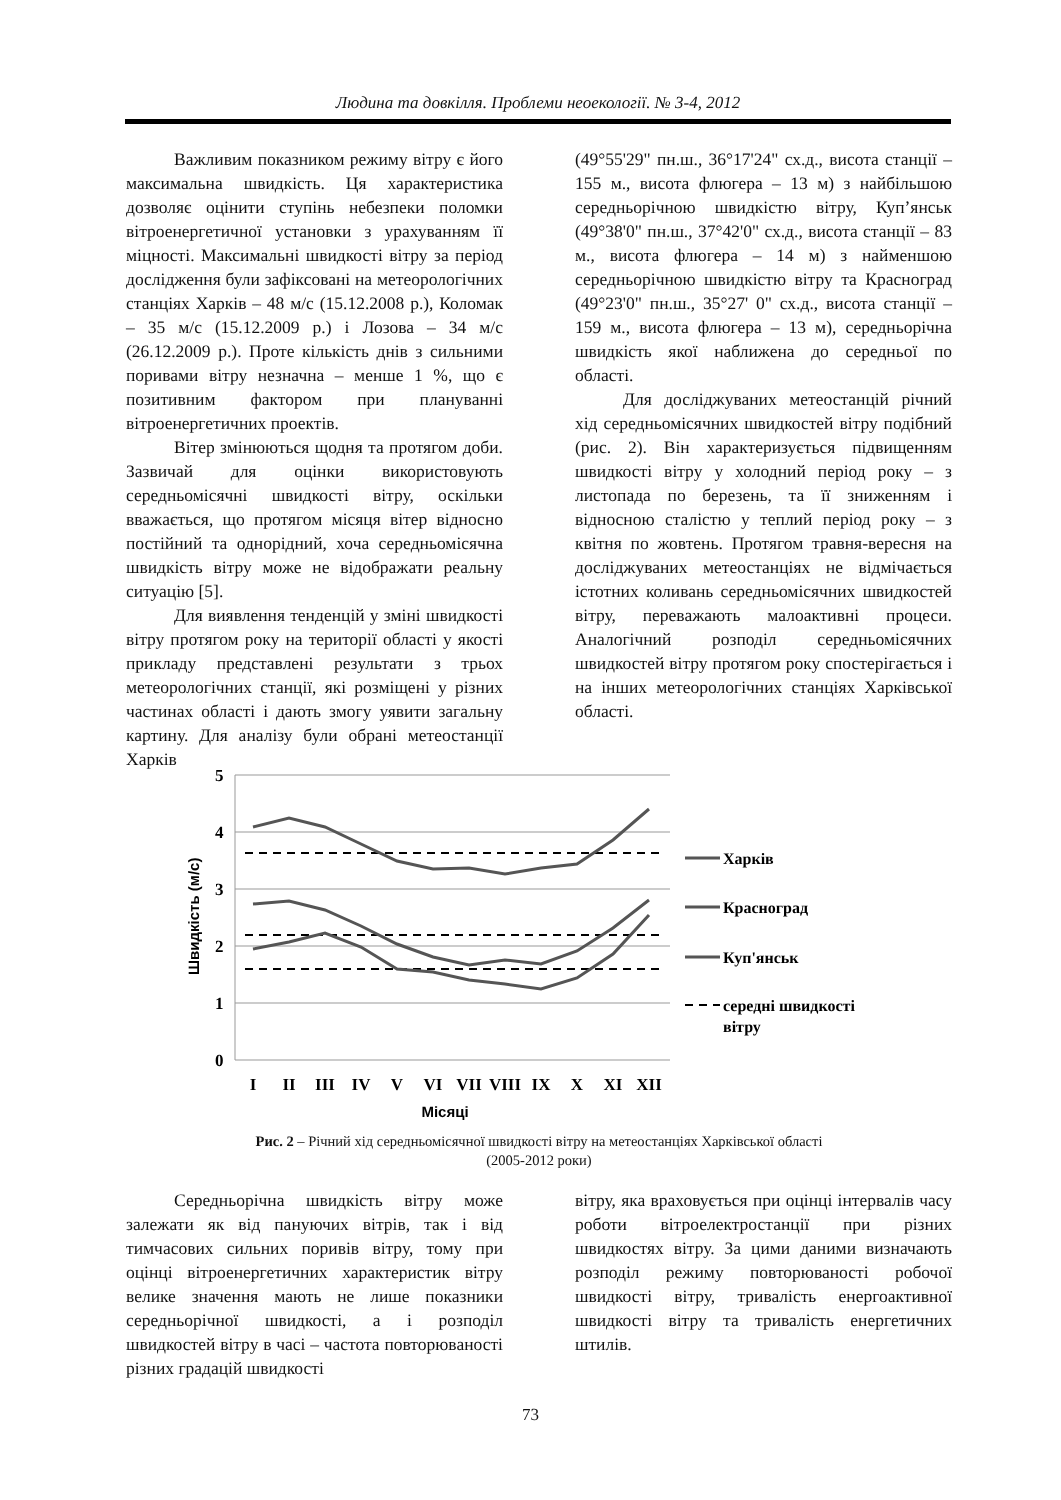Людина та довкілля. Проблеми неоекології. № 3-4, 2012
Важливим показником режиму вітру є його максимальна швидкість. Ця характеристика дозволяє оцінити ступінь небезпеки поломки вітроенергетичної установки з урахуванням її міцності. Максимальні швидкості вітру за період дослідження були зафіксовані на метеорологічних станціях Харків – 48 м/с (15.12.2008 р.), Коломак – 35 м/с (15.12.2009 р.) і Лозова – 34 м/с (26.12.2009 р.). Проте кількість днів з сильними поривами вітру незначна – менше 1 %, що є позитивним фактором при плануванні вітроенергетичних проектів.
Вітер змінюються щодня та протягом доби. Зазвичай для оцінки використовують середньомісячні швидкості вітру, оскільки вважається, що протягом місяця вітер відносно постійний та однорідний, хоча середньомісячна швидкість вітру може не відображати реальну ситуацію [5].
Для виявлення тенденцій у зміні швидкості вітру протягом року на території області у якості прикладу представлені результати з трьох метеорологічних станції, які розміщені у різних частинах області і дають змогу уявити загальну картину. Для аналізу були обрані метеостанції Харків
(49°55'29" пн.ш., 36°17'24" сх.д., висота станції – 155 м., висота флюгера – 13 м) з найбільшою середньорічною швидкістю вітру, Куп’янськ (49°38'0" пн.ш., 37°42'0" сх.д., висота станції – 83 м., висота флюгера – 14 м) з найменшою середньорічною швидкістю вітру та Красноград (49°23'0" пн.ш., 35°27' 0" сх.д., висота станції – 159 м., висота флюгера – 13 м), середньорічна швидкість якої наближена до середньої по області.
Для досліджуваних метеостанцій річний хід середньомісячних швидкостей вітру подібний (рис. 2). Він характеризується підвищенням швидкості вітру у холодний період року – з листопада по березень, та її зниженням і відносною сталістю у теплий період року – з квітня по жовтень. Протягом травня-вересня на досліджуваних метеостанціях не відмічається істотних коливань середньомісячних швидкостей вітру, переважають малоактивні процеси. Аналогічний розподіл середньомісячних швидкостей вітру протягом року спостерігається і на інших метеорологічних станціях Харківської області.
5
4
3
2
1
0
Швидкість (м/с)
I
II
III
IV
V
VI
VII
VIII
IX
X
XI
XII
Місяці
Харків
Красноград
Куп'янськ
середні швидкості
вітру
Рис. 2 – Річний хід середньомісячної швидкості вітру на метеостанціях Харківської області
(2005-2012 роки)
Середньорічна швидкість вітру може залежати як від пануючих вітрів, так і від тимчасових сильних поривів вітру, тому при оцінці вітроенергетичних характеристик вітру велике значення мають не лише показники середньорічної швидкості, а і розподіл швидкостей вітру в часі – частота повторюваності різних градацій швидкості
вітру, яка враховується при оцінці інтервалів часу роботи вітроелектростанції при різних швидкостях вітру. За цими даними визначають розподіл режиму повторюваності робочої швидкості вітру, тривалість енергоактивної швидкості вітру та тривалість енергетичних штилів.
73